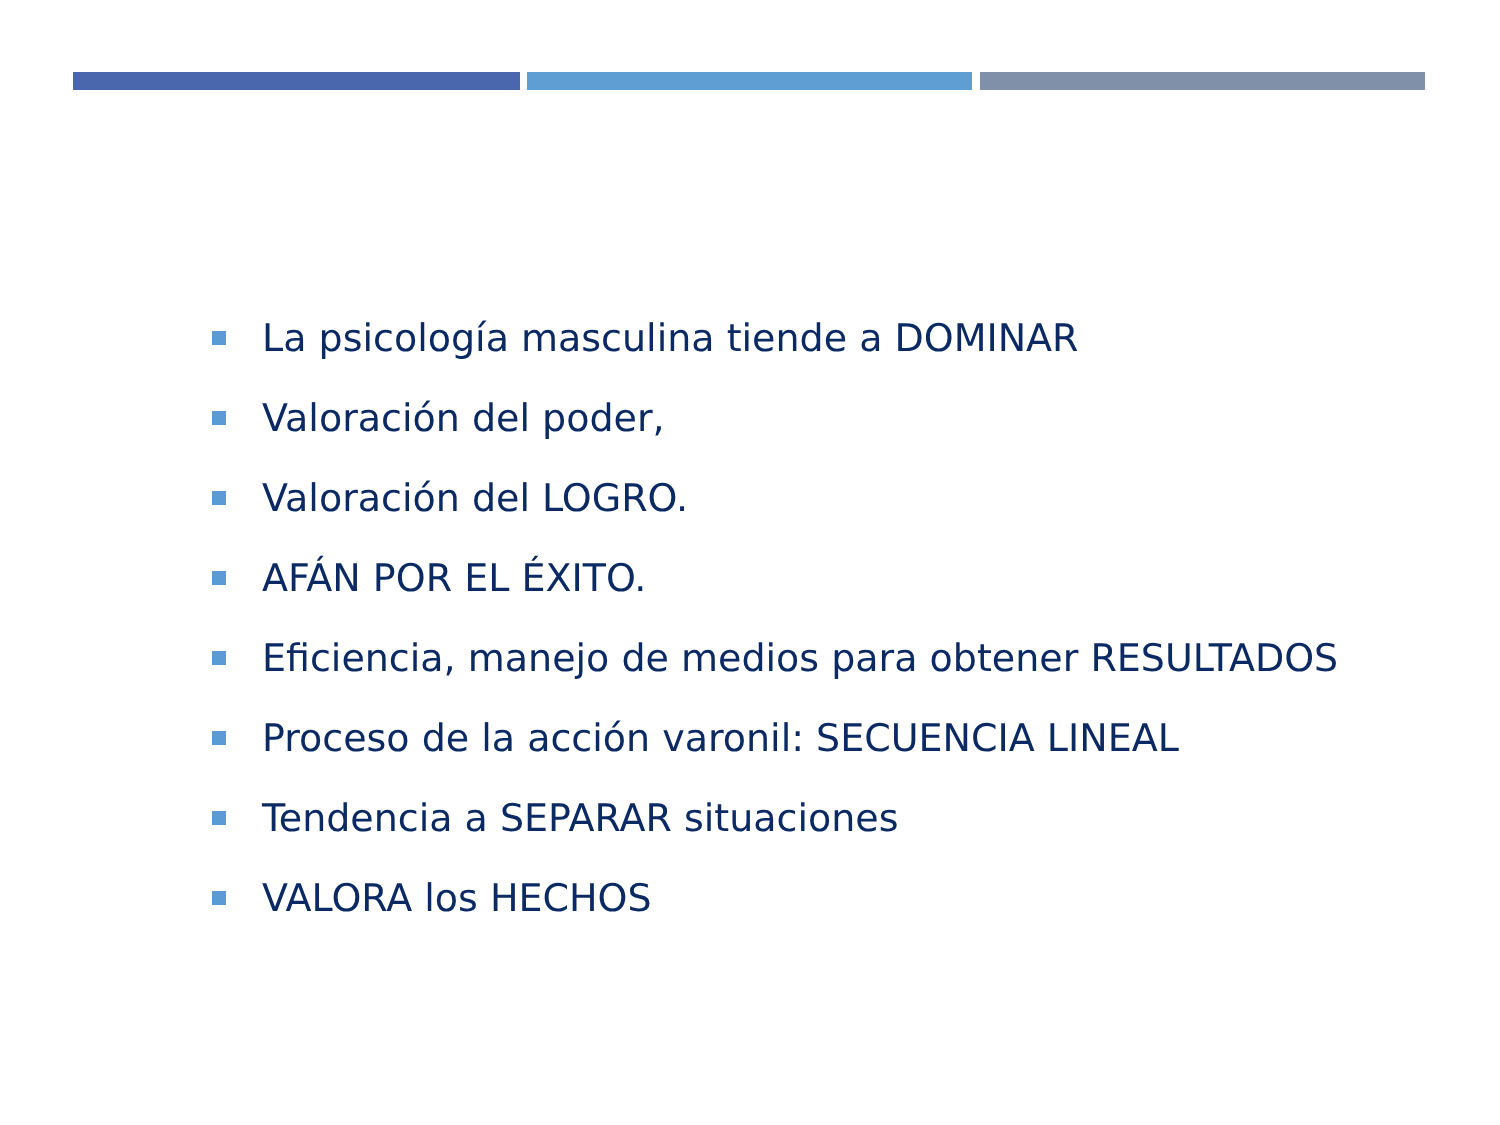La psicología masculina tiende a DOMINAR
Valoración del poder,
Valoración del LOGRO.
AFÁN POR EL ÉXITO.
Eficiencia, manejo de medios para obtener RESULTADOS
Proceso de la acción varonil: SECUENCIA LINEAL
Tendencia a SEPARAR situaciones
VALORA los HECHOS